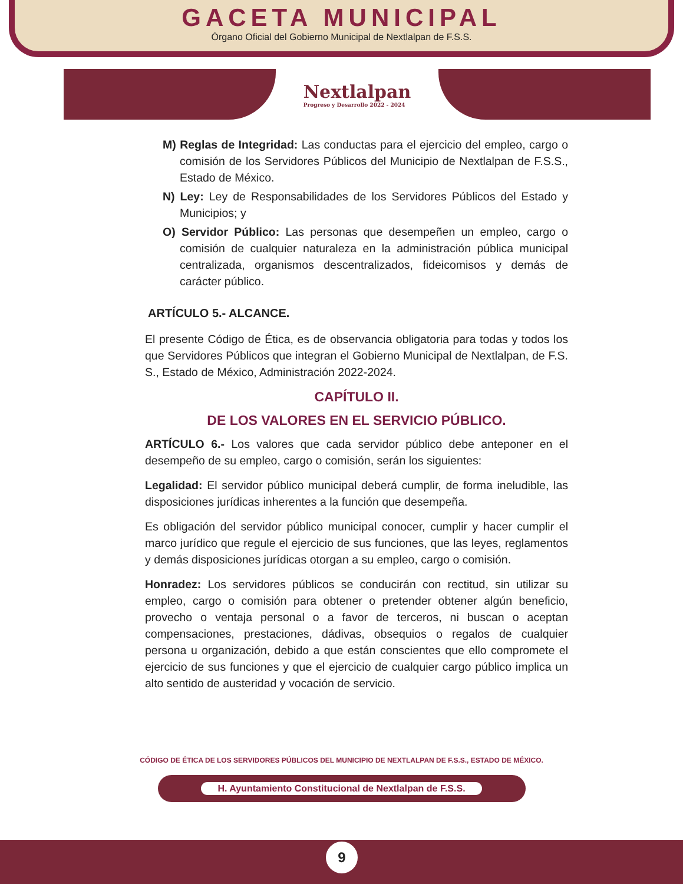GACETA MUNICIPAL
Órgano Oficial del Gobierno Municipal de Nextlalpan de F.S.S.
Nextlalpan
Progreso y Desarrollo 2022 - 2024
M) Reglas de Integridad: Las conductas para el ejercicio del empleo, cargo o comisión de los Servidores Públicos del Municipio de Nextlalpan de F.S.S., Estado de México.
N) Ley: Ley de Responsabilidades de los Servidores Públicos del Estado y Municipios; y
O) Servidor Público: Las personas que desempeñen un empleo, cargo o comisión de cualquier naturaleza en la administración pública municipal centralizada, organismos descentralizados, fideicomisos y demás de carácter público.
ARTÍCULO 5.- ALCANCE.
El presente Código de Ética, es de observancia obligatoria para todas y todos los que Servidores Públicos que integran el Gobierno Municipal de Nextlalpan, de F.S. S., Estado de México, Administración 2022-2024.
CAPÍTULO II.
DE LOS VALORES EN EL SERVICIO PÚBLICO.
ARTÍCULO 6.- Los valores que cada servidor público debe anteponer en el desempeño de su empleo, cargo o comisión, serán los siguientes:
Legalidad: El servidor público municipal deberá cumplir, de forma ineludible, las disposiciones jurídicas inherentes a la función que desempeña.
Es obligación del servidor público municipal conocer, cumplir y hacer cumplir el marco jurídico que regule el ejercicio de sus funciones, que las leyes, reglamentos y demás disposiciones jurídicas otorgan a su empleo, cargo o comisión.
Honradez: Los servidores públicos se conducirán con rectitud, sin utilizar su empleo, cargo o comisión para obtener o pretender obtener algún beneficio, provecho o ventaja personal o a favor de terceros, ni buscan o aceptan compensaciones, prestaciones, dádivas, obsequios o regalos de cualquier persona u organización, debido a que están conscientes que ello compromete el ejercicio de sus funciones y que el ejercicio de cualquier cargo público implica un alto sentido de austeridad y vocación de servicio.
CÓDIGO DE ÉTICA DE LOS SERVIDORES PÚBLICOS DEL MUNICIPIO DE NEXTLALPAN DE F.S.S., ESTADO DE MÉXICO.
H. Ayuntamiento Constitucional de Nextlalpan de F.S.S.
9